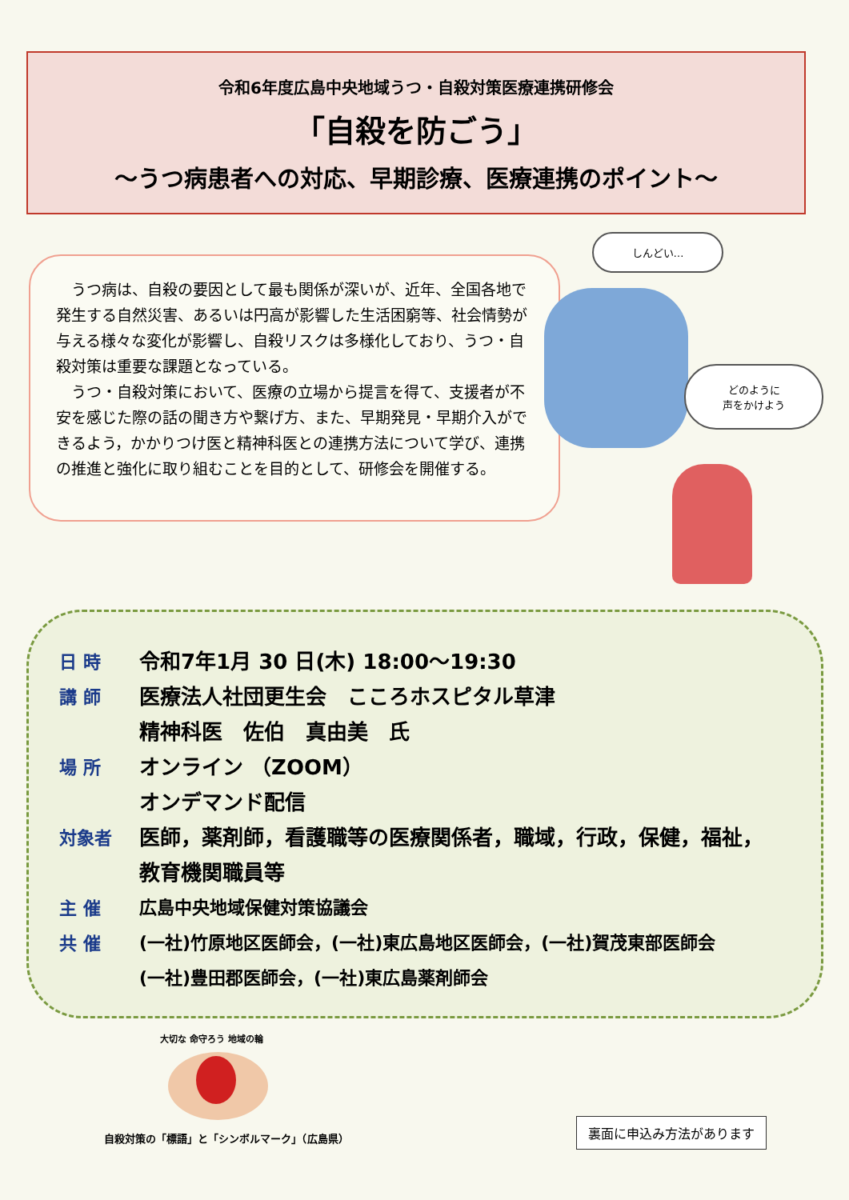令和6年度広島中央地域うつ・自殺対策医療連携研修会
「自殺を防ごう」
～うつ病患者への対応、早期診療、医療連携のポイント～
うつ病は、自殺の要因として最も関係が深いが、近年、全国各地で発生する自然災害、あるいは円高が影響した生活困窮等、社会情勢が与える様々な変化が影響し、自殺リスクは多様化しており、うつ・自殺対策は重要な課題となっている。
うつ・自殺対策において、医療の立場から提言を得て、支援者が不安を感じた際の話の聞き方や繋げ方、また、早期発見・早期介入ができるよう，かかりつけ医と精神科医との連携方法について学び、連携の推進と強化に取り組むことを目的として、研修会を開催する。
しんどい…
どのように
声をかけよう
日 時
令和7年1月 30 日(木) 18:00～19:30
講 師
医療法人社団更生会　こころホスピタル草津
精神科医　佐伯　真由美　氏
場 所
オンライン （ZOOM）
オンデマンド配信
対象者
医師，薬剤師，看護職等の医療関係者，職域，行政，保健，福祉，
教育機関職員等
主 催
広島中央地域保健対策協議会
共 催
(一社)竹原地区医師会，(一社)東広島地区医師会，(一社)賀茂東部医師会
(一社)豊田郡医師会，(一社)東広島薬剤師会
大切な 命守ろう 地域の輪
自殺対策の「標語」と「シンボルマーク」（広島県）
裏面に申込み方法があります